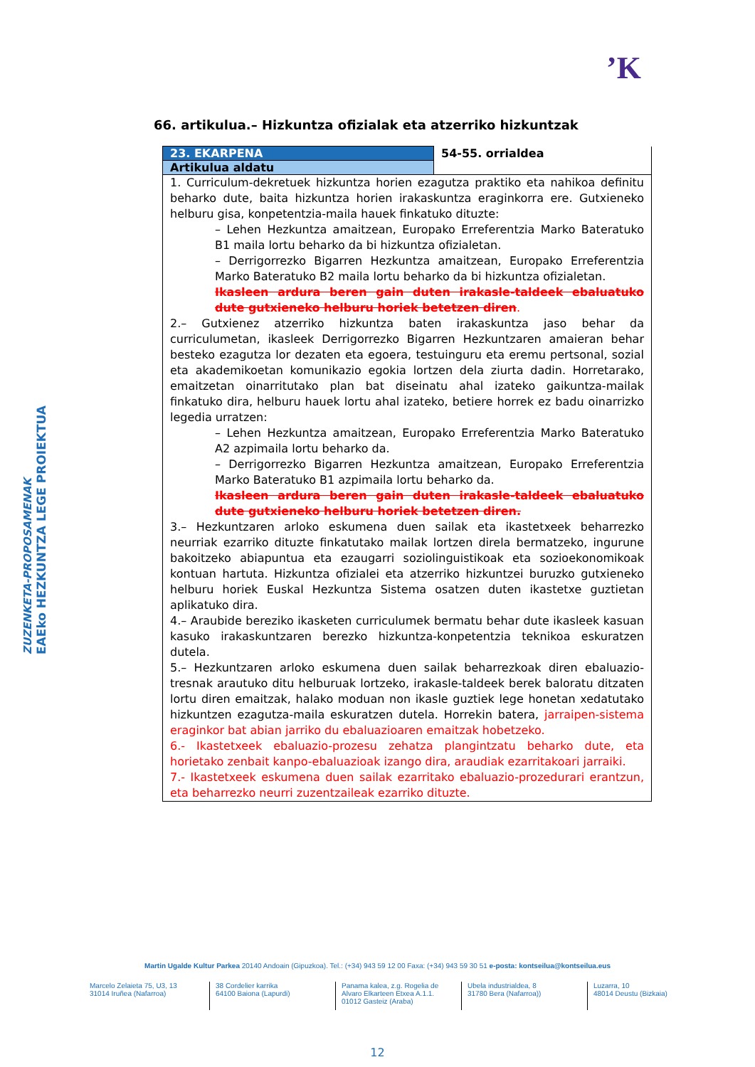’K
EAEko HEZKUNTZA LEGE PROIEKTUA
ZUZENKETA-PROPOSAMENAK
66. artikulua.– Hizkuntza ofizialak eta atzerriko hizkuntzak
| 23. EKARPENA | 54-55. orrialdea |
| Artikulua aldatu | |
| 1. Curriculum-dekretuek hizkuntza horien ezagutza praktiko eta nahikoa definitu beharko dute, baita hizkuntza horien irakaskuntza eraginkorra ere. Gutxieneko helburu gisa, konpetentzia-maila hauek finkatuko dituzte: – Lehen Hezkuntza amaitzean, Europako Erreferentzia Marko Bateratuko B1 maila lortu beharko da bi hizkuntza ofizialetan. – Derrigorrezko Bigarren Hezkuntza amaitzean, Europako Erreferentzia Marko Bateratuko B2 maila lortu beharko da bi hizkuntza ofizialetan. Ikasleen ardura beren gain duten irakasle-taldeek ebaluatuko dute gutxieneko helburu horiek betetzen diren . 2.– Gutxienez atzerriko hizkuntza baten irakaskuntza jaso behar da curriculumetan, ikasleek Derrigorrezko Bigarren Hezkuntzaren amaieran behar besteko ezagutza lor dezaten eta egoera, testuinguru eta eremu pertsonal, sozial eta akademikoetan komunikazio egokia lortzen dela ziurta dadin. Horretarako, emaitzetan oinarritutako plan bat diseinatu ahal izateko gaikuntza-mailak finkatuko dira, helburu hauek lortu ahal izateko, betiere horrek ez badu oinarrizko legedia urratzen: – Lehen Hezkuntza amaitzean, Europako Erreferentzia Marko Bateratuko A2 azpimaila lortu beharko da. – Derrigorrezko Bigarren Hezkuntza amaitzean, Europako Erreferentzia Marko Bateratuko B1 azpimaila lortu beharko da. Ikasleen ardura beren gain duten irakasle-taldeek ebaluatuko dute gutxieneko helburu horiek betetzen diren. 3.– Hezkuntzaren arloko eskumena duen sailak eta ikastetxeek beharrezko neurriak ezarriko dituzte finkatutako mailak lortzen direla bermatzeko, ingurune bakoitzeko abiapuntua eta ezaugarri soziolinguistikoak eta sozioekonomikoak kontuan hartuta. Hizkuntza ofizialei eta atzerriko hizkuntzei buruzko gutxieneko helburu horiek Euskal Hezkuntza Sistema osatzen duten ikastetxe guztietan aplikatuko dira. 4.– Araubide bereziko ikasketen curriculumek bermatu behar dute ikasleek kasuan kasuko irakaskuntzaren berezko hizkuntza-konpetentzia teknikoa eskuratzen dutela. 5.– Hezkuntzaren arloko eskumena duen sailak beharrezkoak diren ebaluazio-tresnak arautuko ditu helburuak lortzeko, irakasle-taldeek berek baloratu ditzaten lortu diren emaitzak, halako moduan non ikasle guztiek lege honetan xedatutako hizkuntzen ezagutza-maila eskuratzen dutela. Horrekin batera, jarraipen-sistema eraginkor bat abian jarriko du ebaluazioaren emaitzak hobetzeko. 6.- Ikastetxeek ebaluazio-prozesu zehatza plangintzatu beharko dute, eta horietako zenbait kanpo-ebaluazioak izango dira, araudiak ezarritakoari jarraiki. 7.- Ikastetxeek eskumena duen sailak ezarritako ebaluazio-prozedurari erantzun, eta beharrezko neurri zuzentzaileak ezarriko dituzte. | |
Martin Ugalde Kultur Parkea 20140 Andoain (Gipuzkoa). Tel.: (+34) 943 59 12 00 Faxa: (+34) 943 59 30 51 e-posta: kontseilua@kontseilua.eus
Marcelo Zelaieta 75, U3, 13
31014 Iruñea (Nafarroa)
38 Cordelier karrika
64100 Baiona (Lapurdi)
Panama kalea, z.g. Rogelia de Alvaro Elkarteen Etxea A.1.1.
01012 Gasteiz (Araba)
Ubela industrialdea, 8
31780 Bera (Nafarroa))
Luzarra, 10
48014 Deustu (Bizkaia)
12